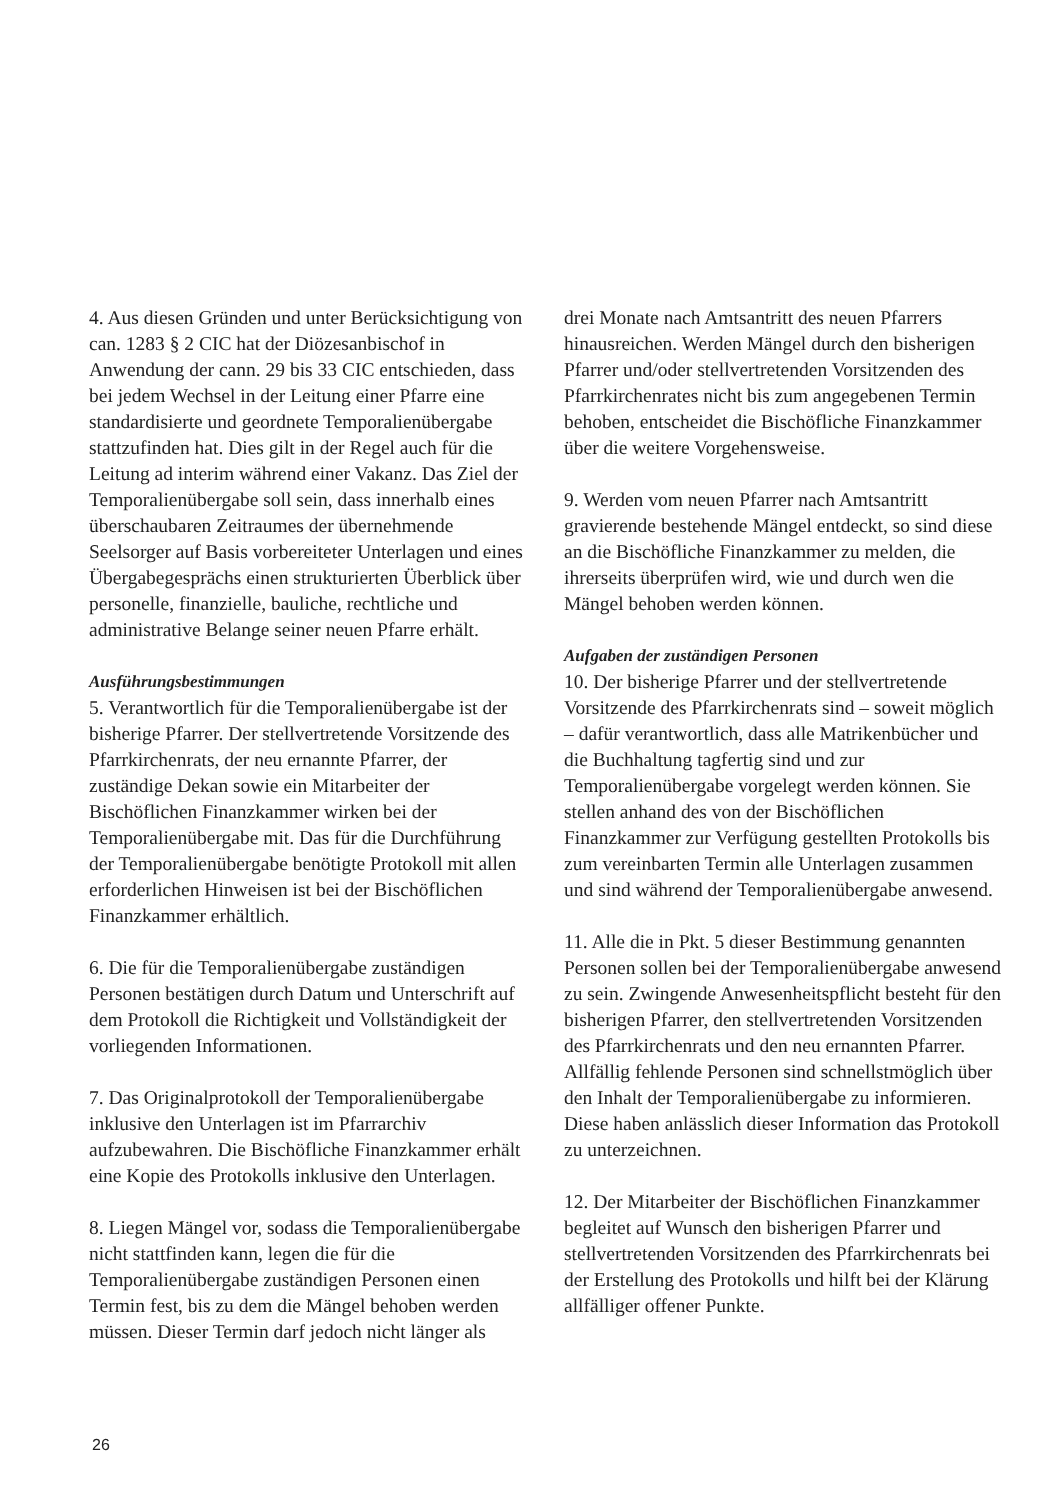4. Aus diesen Gründen und unter Berücksichtigung von can. 1283 § 2 CIC hat der Diözesanbischof in Anwendung der cann. 29 bis 33 CIC entschieden, dass bei jedem Wechsel in der Leitung einer Pfarre eine standardisierte und geordnete Temporalienübergabe stattzufinden hat. Dies gilt in der Regel auch für die Leitung ad interim während einer Vakanz. Das Ziel der Temporalienübergabe soll sein, dass innerhalb eines überschaubaren Zeitraumes der übernehmende Seelsorger auf Basis vorbereiteter Unterlagen und eines Übergabegesprächs einen strukturierten Überblick über personelle, finanzielle, bauliche, rechtliche und administrative Belange seiner neuen Pfarre erhält.
Ausführungsbestimmungen
5. Verantwortlich für die Temporalienübergabe ist der bisherige Pfarrer. Der stellvertretende Vorsitzende des Pfarrkirchenrats, der neu ernannte Pfarrer, der zuständige Dekan sowie ein Mitarbeiter der Bischöflichen Finanzkammer wirken bei der Temporalienübergabe mit. Das für die Durchführung der Temporalienübergabe benötigte Protokoll mit allen erforderlichen Hinweisen ist bei der Bischöflichen Finanzkammer erhältlich.
6. Die für die Temporalienübergabe zuständigen Personen bestätigen durch Datum und Unterschrift auf dem Protokoll die Richtigkeit und Vollständigkeit der vorliegenden Informationen.
7. Das Originalprotokoll der Temporalienübergabe inklusive den Unterlagen ist im Pfarrarchiv aufzubewahren. Die Bischöfliche Finanzkammer erhält eine Kopie des Protokolls inklusive den Unterlagen.
8. Liegen Mängel vor, sodass die Temporalienübergabe nicht stattfinden kann, legen die für die Temporalienübergabe zuständigen Personen einen Termin fest, bis zu dem die Mängel behoben werden müssen. Dieser Termin darf jedoch nicht länger als
drei Monate nach Amtsantritt des neuen Pfarrers hinausreichen. Werden Mängel durch den bisherigen Pfarrer und/oder stellvertretenden Vorsitzenden des Pfarrkirchenrates nicht bis zum angegebenen Termin behoben, entscheidet die Bischöfliche Finanzkammer über die weitere Vorgehensweise.
9. Werden vom neuen Pfarrer nach Amtsantritt gravierende bestehende Mängel entdeckt, so sind diese an die Bischöfliche Finanzkammer zu melden, die ihrerseits überprüfen wird, wie und durch wen die Mängel behoben werden können.
Aufgaben der zuständigen Personen
10. Der bisherige Pfarrer und der stellvertretende Vorsitzende des Pfarrkirchenrats sind – soweit möglich – dafür verantwortlich, dass alle Matrikenbücher und die Buchhaltung tagfertig sind und zur Temporalienübergabe vorgelegt werden können. Sie stellen anhand des von der Bischöflichen Finanzkammer zur Verfügung gestellten Protokolls bis zum vereinbarten Termin alle Unterlagen zusammen und sind während der Temporalienübergabe anwesend.
11. Alle die in Pkt. 5 dieser Bestimmung genannten Personen sollen bei der Temporalienübergabe anwesend zu sein. Zwingende Anwesenheitspflicht besteht für den bisherigen Pfarrer, den stellvertretenden Vorsitzenden des Pfarrkirchenrats und den neu ernannten Pfarrer. Allfällig fehlende Personen sind schnellstmöglich über den Inhalt der Temporalienübergabe zu informieren. Diese haben anlässlich dieser Information das Protokoll zu unterzeichnen.
12. Der Mitarbeiter der Bischöflichen Finanzkammer begleitet auf Wunsch den bisherigen Pfarrer und stellvertretenden Vorsitzenden des Pfarrkirchenrats bei der Erstellung des Protokolls und hilft bei der Klärung allfälliger offener Punkte.
26